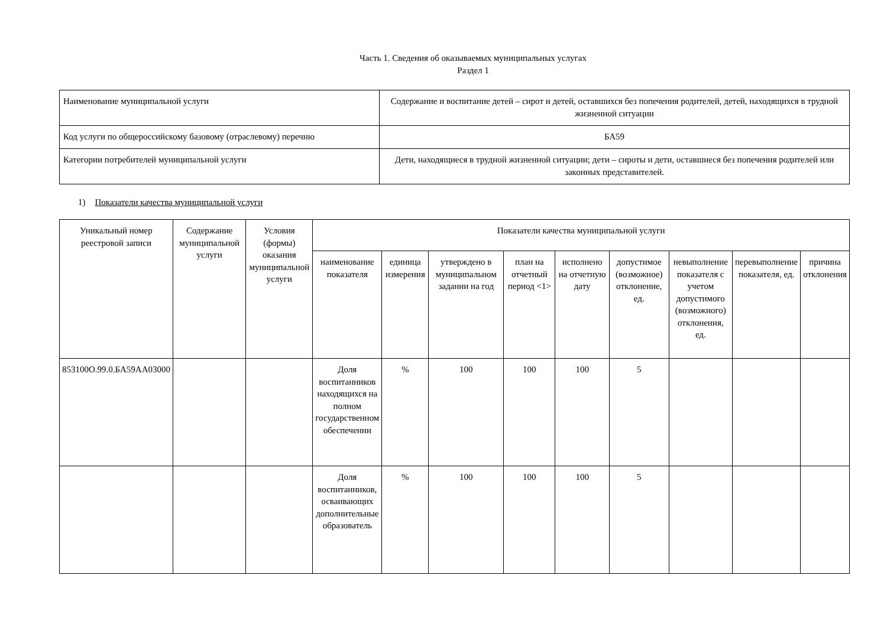Часть 1. Сведения об оказываемых муниципальных услугах
Раздел 1
| Наименование муниципальной услуги | Содержание и воспитание детей – сирот и детей, оставшихся без попечения родителей, детей, находящихся в трудной жизненной ситуации |
| Код услуги по общероссийскому базовому (отраслевому) перечню | БА59 |
| Категории потребителей муниципальной услуги | Дети, находящиеся в трудной жизненной ситуации; дети – сироты и дети, оставшиеся без попечения родителей или законных представителей. |
1) Показатели качества муниципальной услуги
| Уникальный номер реестровой записи | Содержание муниципальной услуги | Условия (формы) оказания муниципальной услуги | Показатели качества муниципальной услуги | | | | | | | | |
| --- | --- | --- | --- | --- | --- | --- | --- | --- | --- | --- | --- |
| | | | наименование показателя | единица измерения | утверждено в муниципальном задании на год | план на отчетный период <1> | исполнено на отчетную дату | допустимое (возможное) отклонение, ед. | невыполнение показателя с учетом допустимого (возможного) отклонения, ед. | перевыполнение показателя, ед. | причина отклонения |
| 853100О.99.0.БА59АА03000 | | | Доля воспитанников находящихся на полном государственном обеспечении | % | 100 | 100 | 100 | 5 | | | |
| | | | Доля воспитанников, осваивающих дополнительные образователь | % | 100 | 100 | 100 | 5 | | | |